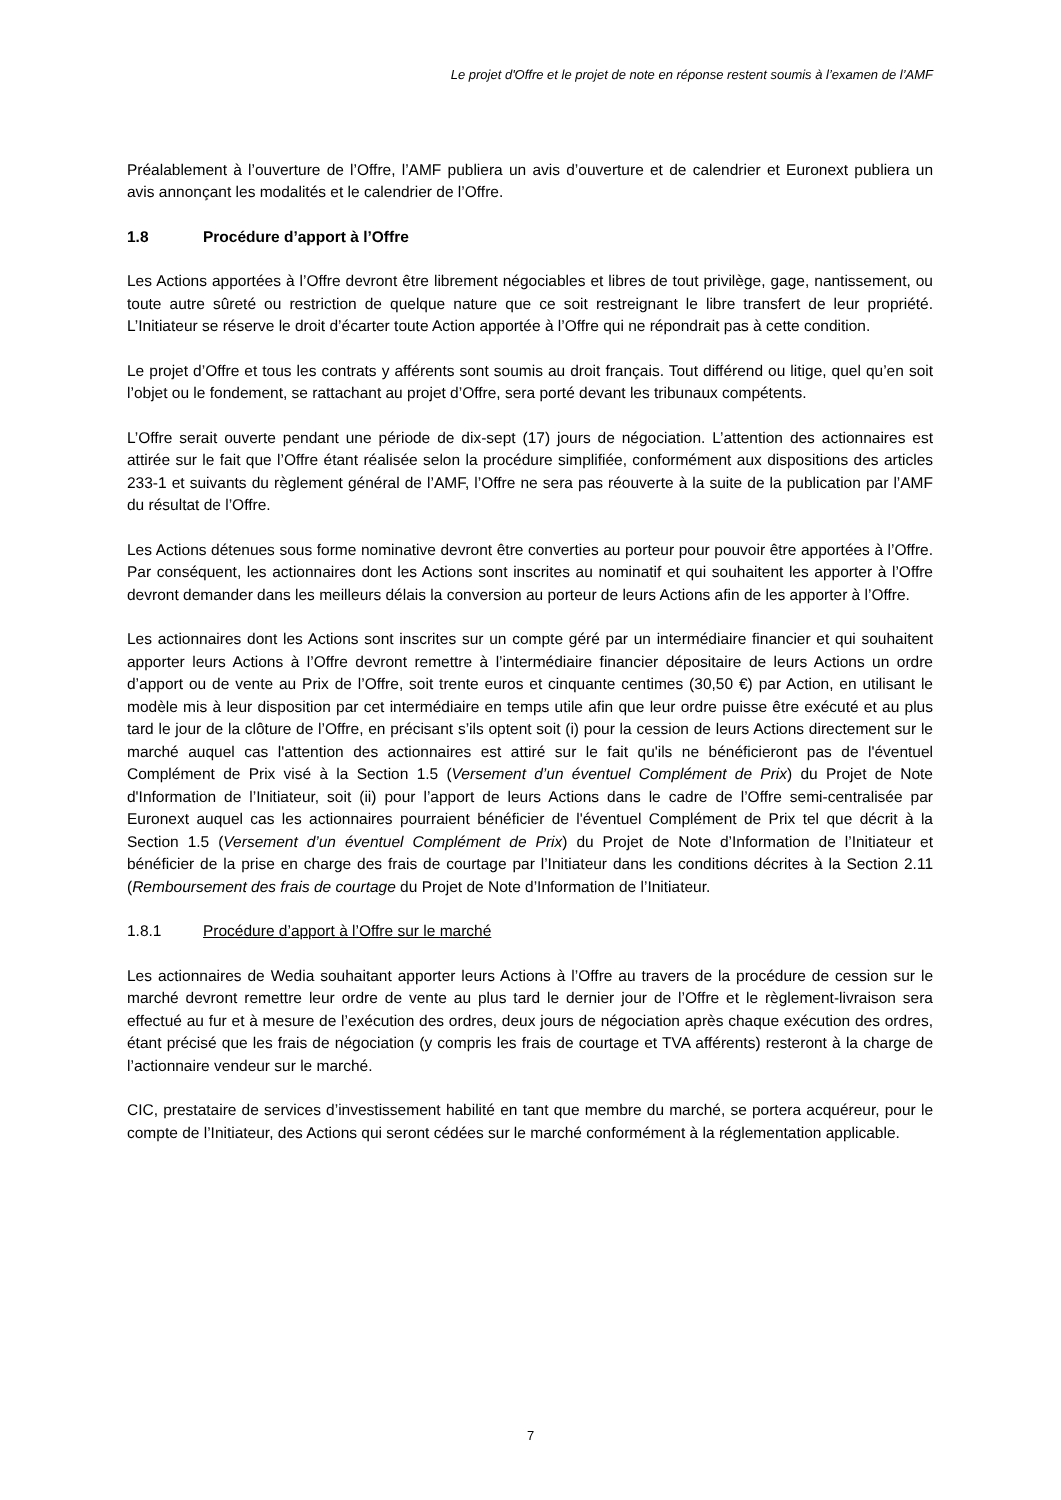Le projet d'Offre et le projet de note en réponse restent soumis à l’examen de l’AMF
Préalablement à l’ouverture de l’Offre, l’AMF publiera un avis d’ouverture et de calendrier et Euronext publiera un avis annonçant les modalités et le calendrier de l’Offre.
1.8 Procédure d’apport à l’Offre
Les Actions apportées à l’Offre devront être librement négociables et libres de tout privilège, gage, nantissement, ou toute autre sûreté ou restriction de quelque nature que ce soit restreignant le libre transfert de leur propriété. L’Initiateur se réserve le droit d’écarter toute Action apportée à l’Offre qui ne répondrait pas à cette condition.
Le projet d’Offre et tous les contrats y afférents sont soumis au droit français. Tout différend ou litige, quel qu’en soit l’objet ou le fondement, se rattachant au projet d’Offre, sera porté devant les tribunaux compétents.
L’Offre serait ouverte pendant une période de dix-sept (17) jours de négociation. L’attention des actionnaires est attirée sur le fait que l’Offre étant réalisée selon la procédure simplifiée, conformément aux dispositions des articles 233-1 et suivants du règlement général de l’AMF, l’Offre ne sera pas réouverte à la suite de la publication par l’AMF du résultat de l’Offre.
Les Actions détenues sous forme nominative devront être converties au porteur pour pouvoir être apportées à l’Offre. Par conséquent, les actionnaires dont les Actions sont inscrites au nominatif et qui souhaitent les apporter à l’Offre devront demander dans les meilleurs délais la conversion au porteur de leurs Actions afin de les apporter à l’Offre.
Les actionnaires dont les Actions sont inscrites sur un compte géré par un intermédiaire financier et qui souhaitent apporter leurs Actions à l’Offre devront remettre à l’intermédiaire financier dépositaire de leurs Actions un ordre d’apport ou de vente au Prix de l’Offre, soit trente euros et cinquante centimes (30,50 €) par Action, en utilisant le modèle mis à leur disposition par cet intermédiaire en temps utile afin que leur ordre puisse être exécuté et au plus tard le jour de la clôture de l’Offre, en précisant s’ils optent soit (i) pour la cession de leurs Actions directement sur le marché auquel cas l'attention des actionnaires est attiré sur le fait qu'ils ne bénéficieront pas de l'éventuel Complément de Prix visé à la Section 1.5 (Versement d’un éventuel Complément de Prix) du Projet de Note d'Information de l’Initiateur, soit (ii) pour l’apport de leurs Actions dans le cadre de l’Offre semi-centralisée par Euronext auquel cas les actionnaires pourraient bénéficier de l'éventuel Complément de Prix tel que décrit à la Section 1.5 (Versement d’un éventuel Complément de Prix) du Projet de Note d’Information de l’Initiateur et bénéficier de la prise en charge des frais de courtage par l’Initiateur dans les conditions décrites à la Section 2.11 (Remboursement des frais de courtage du Projet de Note d’Information de l’Initiateur.
1.8.1 Procédure d’apport à l’Offre sur le marché
Les actionnaires de Wedia souhaitant apporter leurs Actions à l’Offre au travers de la procédure de cession sur le marché devront remettre leur ordre de vente au plus tard le dernier jour de l’Offre et le règlement-livraison sera effectué au fur et à mesure de l’exécution des ordres, deux jours de négociation après chaque exécution des ordres, étant précisé que les frais de négociation (y compris les frais de courtage et TVA afférents) resteront à la charge de l’actionnaire vendeur sur le marché.
CIC, prestataire de services d’investissement habilité en tant que membre du marché, se portera acquéreur, pour le compte de l’Initiateur, des Actions qui seront cédées sur le marché conformément à la réglementation applicable.
7